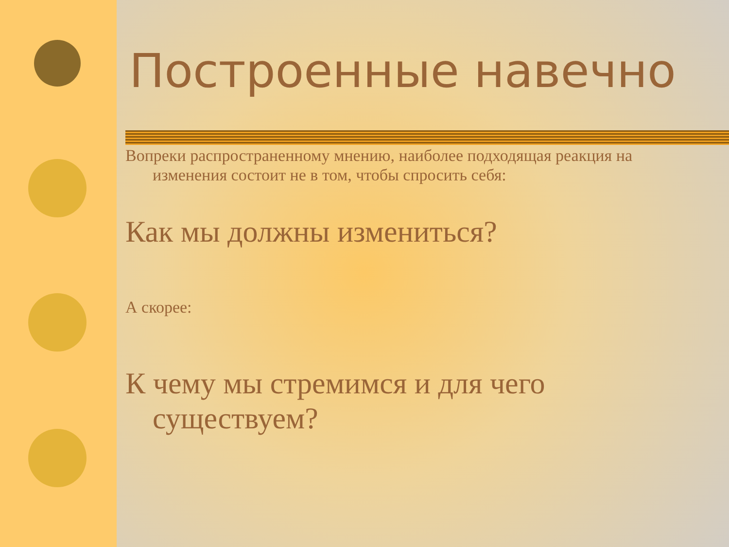Построенные навечно
Вопреки распространенному мнению, наиболее подходящая реакция на изменения состоит не в том, чтобы спросить себя:
Как мы должны измениться?
А скорее:
К чему мы стремимся и для чего существуем?